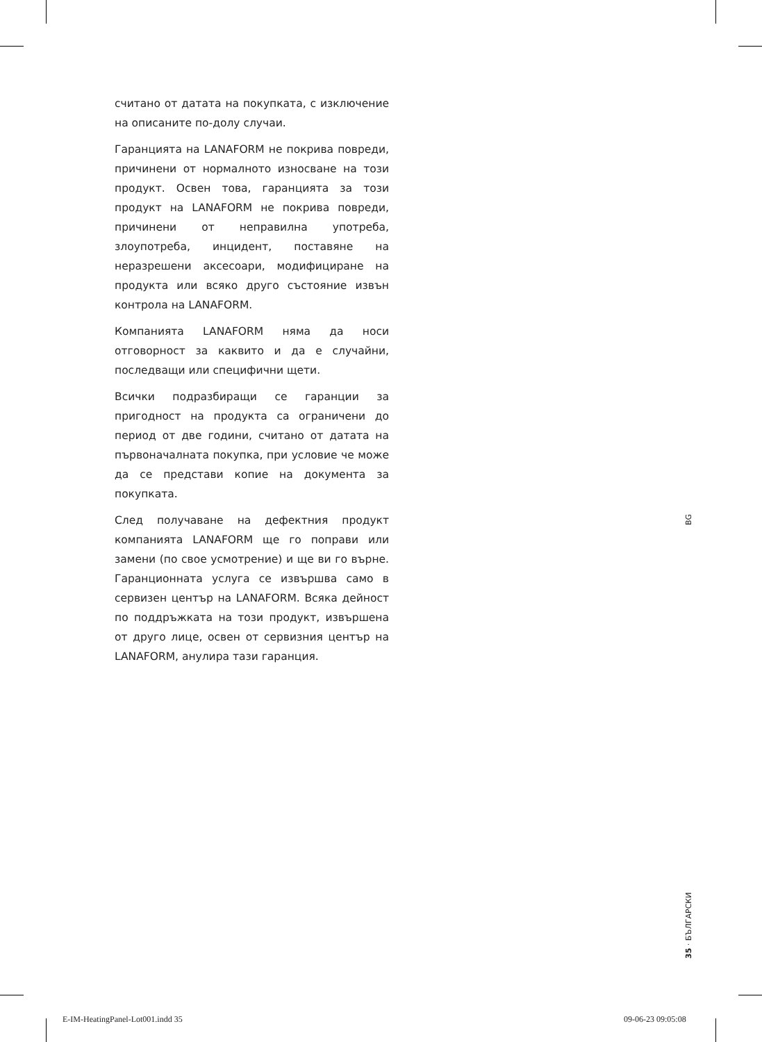считано от датата на покупката, с изключение на описаните по-долу случаи.
Гаранцията на LANAFORM не покрива повреди, причинени от нормалното износване на този продукт. Освен това, гаранцията за този продукт на LANAFORM не покрива повреди, причинени от неправилна употреба, злоупотреба, инцидент, поставяне на неразрешени аксесоари, модифициране на продукта или всяко друго състояние извън контрола на LANAFORM.
Компанията LANAFORM няма да носи отговорност за каквито и да е случайни, последващи или специфични щети.
Всички подразбиращи се гаранции за пригодност на продукта са ограничени до период от две години, считано от датата на първоначалната покупка, при условие че може да се представи копие на документа за покупката.
След получаване на дефектния продукт компанията LANAFORM ще го поправи или замени (по свое усмотрение) и ще ви го върне. Гаранционната услуга се извършва само в сервизен център на LANAFORM. Всяка дейност по поддръжката на този продукт, извършена от друго лице, освен от сервизния център на LANAFORM, анулира тази гаранция.
BG
35 · БЪЛГАРСКИ
E-IM-HeatingPanel-Lot001.indd 35
09-06-23 09:05:08